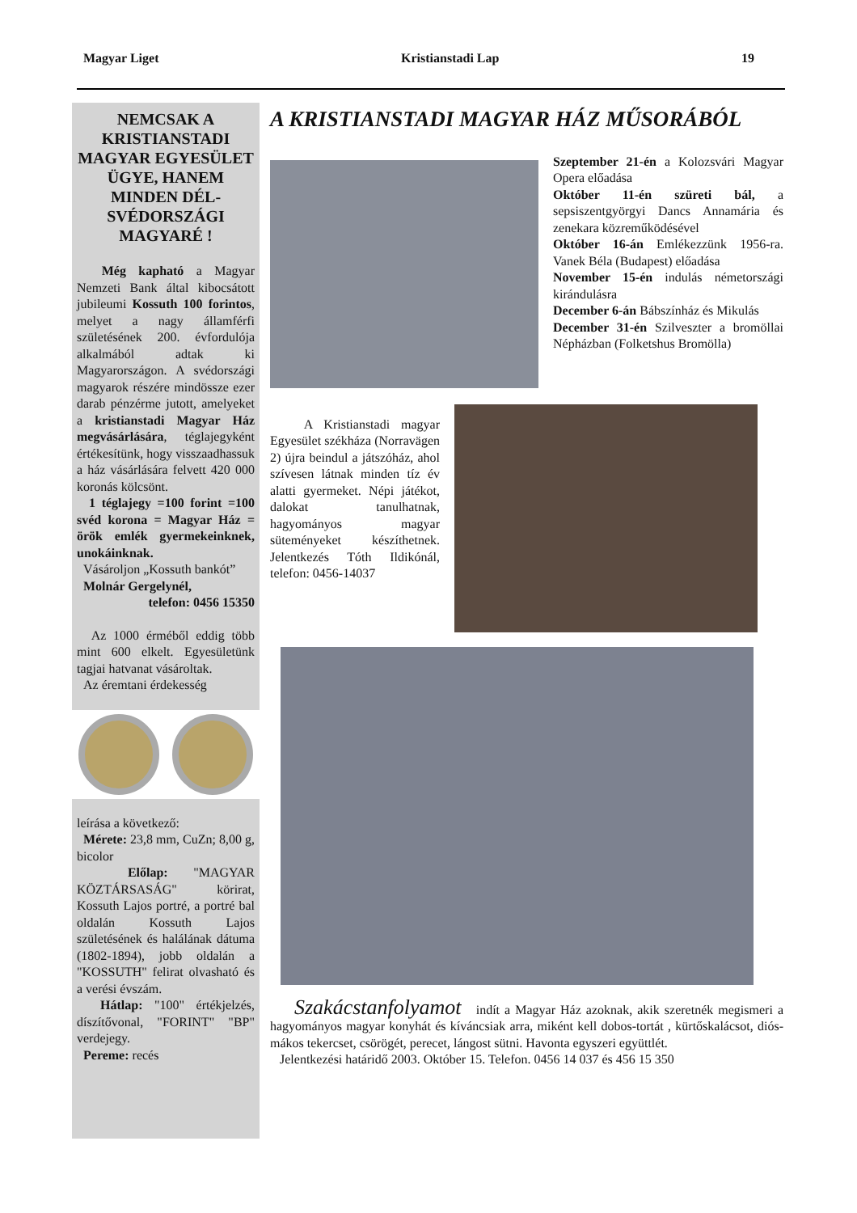Magyar Liget Kristianstadi Lap 19
NEMCSAK A KRISTIANSTADI MAGYAR EGYESÜLET ÜGYE, HANEM MINDEN DÉL-SVÉDORSZÁGI MAGYARÉ !
Még kapható a Magyar Nemzeti Bank által kibocsátott jubileumi Kossuth 100 forintos, melyet a nagy államférfi születésének 200. évfordulója alkalmából adtak ki Magyarországon. A svédországi magyarok részére mindössze ezer darab pénzérme jutott, amelyeket a kristianstadi Magyar Ház megvásárlására, téglajegyként értékesítünk, hogy visszaadhassuk a ház vásárlására felvett 420 000 koronás kölcsönt.
1 téglajegy =100 forint =100 svéd korona = Magyar Ház = örök emlék gyermekeinknek, unokáinknak.
Vásároljon „Kossuth bankót”
Molnár Gergelynél,
telefon: 0456 15350
Az 1000 érméből eddig több mint 600 elkelt. Egyesületünk tagjai hatvanat vásároltak.
Az éremtani érdekesség
leírása a következő:
Mérete: 23,8 mm, CuZn; 8,00 g, bicolor
Előlap: "MAGYAR KÖZTÁRSASÁG" körirat, Kossuth Lajos portré, a portré bal oldalán Kossuth Lajos születésének és halálának dátuma (1802-1894), jobb oldalán a "KOSSUTH" felirat olvasható és a verési évszám.
Hátlap: "100" értékjelzés, díszítővonal, "FORINT" "BP" verdejegy.
Pereme: recés
A KRISTIANSTADI MAGYAR HÁZ MŰSORÁBÓL
Szeptember 21-én a Kolozsvári Magyar Opera előadása
Október 11-én szüreti bál, a sepsiszentgyörgyi Dancs Annamária és zenekara közreműködésével
Október 16-án Emlékezzünk 1956-ra. Vanek Béla (Budapest) előadása
November 15-én indulás németországi kirándulásra
December 6-án Bábszínház és Mikulás
December 31-én Szilveszter a bromöllai Népházban (Folketshus Bromölla)
A Kristianstadi magyar Egyesület székháza (Norravägen 2) újra beindul a játszóház, ahol szívesen látnak minden tíz év alatti gyermeket. Népi játékot, dalokat tanulhatnak, hagyományos magyar süteményeket készíthetnek. Jelentkezés Tóth Ildikónál, telefon: 0456-14037
Szakácstanfolyamot indít a Magyar Ház azoknak, akik szeretnék megismeri a hagyományos magyar konyhát és kíváncsiak arra, miként kell dobos-tortát , kürtőskalácsot, diós-mákos tekercset, csörögét, perecet, lángost sütni. Havonta egyszeri együttlét.
Jelentkezési határidő 2003. Október 15. Telefon. 0456 14 037 és 456 15 350